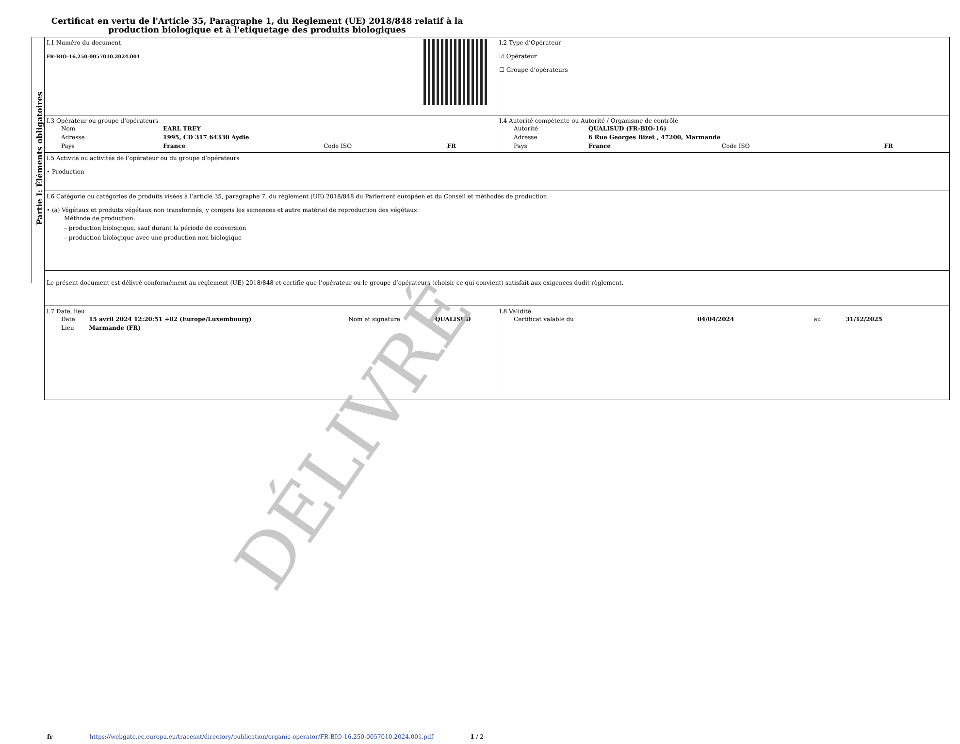Certificat en vertu de l'Article 35, Paragraphe 1, du Reglement (UE) 2018/848 relatif à la production biologique et à l'etiquetage des produits biologiques
Partie I: Éléments obligatoires
| I.1 Numéro du document FR-BIO-16.250-0057010.2024.001 | I.2 Type d’Opérateur ☑ Opérateur ☐ Groupe d’opérateurs |
| I.3 Opérateur ou groupe d’opérateurs / Nom / EARL TREY / / / / Adresse / 1995, CD 317 64330 Aydie / / / / Pays / France / Code ISO / FR / | I.4 Autorité compétente ou Autorité / Organisme de contrôle / Autorité / QUALISUD (FR-BIO-16) / / / / Adresse / 6 Rue Georges Bizet , 47200, Marmande / / / / Pays / France / Code ISO / FR / |
| I.5 Activité ou activités de l’opérateur ou du groupe d’opérateurs • Production | |
| I.6 Catégorie ou catégories de produits visées à l’article 35, paragraphe 7, du règlement (UE) 2018/848 du Parlement européen et du Conseil et méthodes de production • (a) Végétaux et produits végétaux non transformés, y compris les semences et autre matériel de reproduction des végétaux Méthode de production: – production biologique, sauf durant la période de conversion – production biologique avec une production non biologique | |
| Le présent document est délivré conformément au règlement (UE) 2018/848 et certifie que l’opérateur ou le groupe d’opérateurs (choisir ce qui convient) satisfait aux exigences dudit règlement. | |
| I.7 Date, lieu / Date / 15 avril 2024 12:20:51 +02 (Europe/Luxembourg) / Nom et signature / QUALISUD / / Lieu / Marmande (FR) / / / | I.8 Validité / Certificat valable du / 04/04/2024 / au / 31/12/2025 / |
DÉLIVRÉ
fr https://webgate.ec.europa.eu/tracesnt/directory/publication/organic-operator/FR-BIO-16.250-0057010.2024.001.pdf 1 / 2